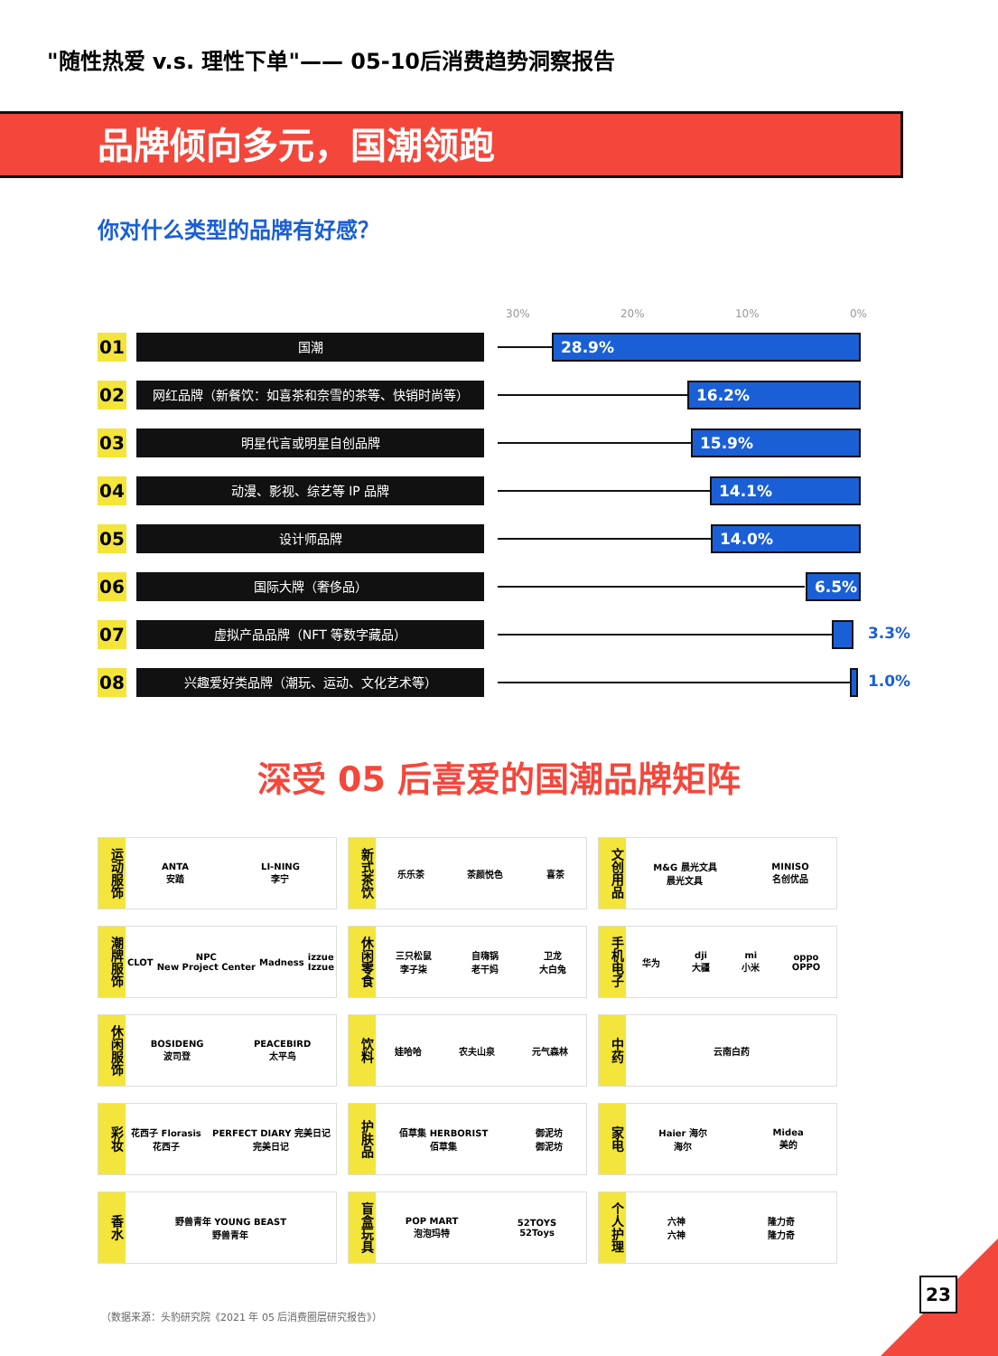"随性热爱 v.s. 理性下单"—— 05-10后消费趋势洞察报告
品牌倾向多元，国潮领跑
你对什么类型的品牌有好感？
30% 20% 10% 0%
01
国潮
28.9%
02
网红品牌（新餐饮：如喜茶和奈雪的茶等、快销时尚等）
16.2%
03
明星代言或明星自创品牌
15.9%
04
动漫、影视、综艺等 IP 品牌
14.1%
05
设计师品牌
14.0%
06
国际大牌（奢侈品）
6.5%
07
虚拟产品品牌（NFT 等数字藏品）
3.3%
08
兴趣爱好类品牌（潮玩、运动、文化艺术等）
1.0%
深受 05 后喜爱的国潮品牌矩阵
运动服饰
ANTA
安踏 LI-NING
李宁
新式茶饮
乐乐茶 茶颜悦色 喜茶
文创用品
M&G 晨光文具
晨光文具 MINISO
名创优品
潮牌服饰
CLOT NPC
New Project Center Madness izzue
Izzue
休闲零食
三只松鼠
李子柒 自嗨锅
老干妈 卫龙
大白兔
手机电子
华为 dji
大疆 mi
小米 oppo
OPPO
休闲服饰
BOSIDENG
波司登 PEACEBIRD
太平鸟
饮料
娃哈哈 农夫山泉 元气森林
中药
云南白药
彩妆
花西子 Florasis
花西子 PERFECT DIARY 完美日记
完美日记
护肤品
佰草集 HERBORIST
佰草集 御泥坊
御泥坊
家电
Haier 海尔
海尔 Midea
美的
香水
野兽青年 YOUNG BEAST
野兽青年
盲盒玩具
POP MART
泡泡玛特 52TOYS
52Toys
个人护理
六神
六神 隆力奇
隆力奇
（数据来源：头豹研究院《2021 年 05 后消费圈层研究报告》）
23